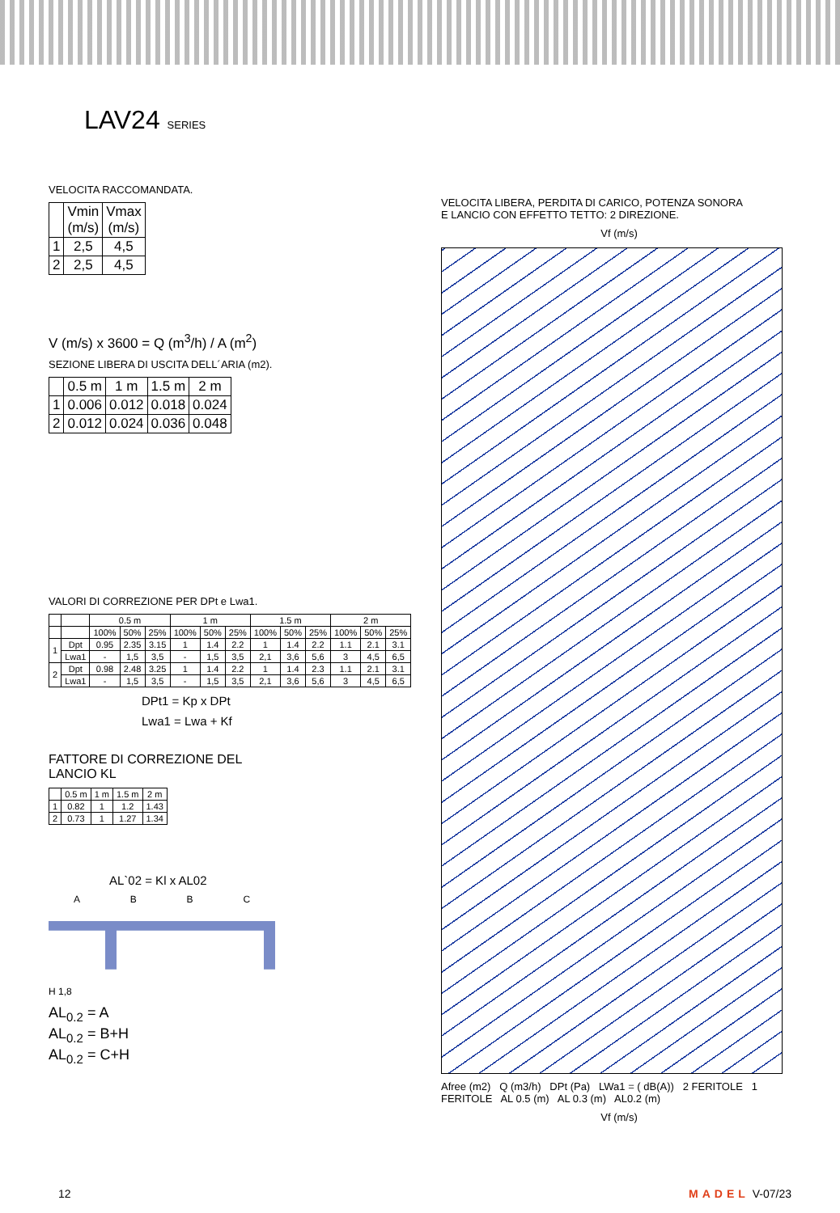LAV24 SERIES
VELOCITA RACCOMANDATA.
| | Vmin (m/s) | Vmax (m/s) |
| --- | --- | --- |
| 1 | 2,5 | 4,5 |
| 2 | 2,5 | 4,5 |
V (m/s) x 3600 = Q (m<sup>3</sup>/h) / A (m<sup>2</sup>)
SEZIONE LIBERA DI USCITA DELL´ARIA (m2).
| | 0.5 m | 1 m | 1.5 m | 2 m |
| --- | --- | --- | --- | --- |
| 1 | 0.006 | 0.012 | 0.018 | 0.024 |
| 2 | 0.012 | 0.024 | 0.036 | 0.048 |
VALORI DI CORREZIONE PER DPt e Lwa1.
| | | 0.5 m | | | 1 m | | | 1.5 m | | | 2 m | | |
| --- | --- | --- | --- | --- | --- | --- | --- | --- | --- | --- | --- | --- | --- |
| | | 100% | 50% | 25% | 100% | 50% | 25% | 100% | 50% | 25% | 100% | 50% | 25% |
| 1 | Dpt | 0.95 | 2.35 | 3.15 | 1 | 1.4 | 2.2 | 1 | 1.4 | 2.2 | 1.1 | 2.1 | 3.1 |
| | Lwa1 | - | 1,5 | 3,5 | - | 1,5 | 3,5 | 2,1 | 3,6 | 5,6 | 3 | 4,5 | 6,5 |
| 2 | Dpt | 0.98 | 2.48 | 3.25 | 1 | 1.4 | 2.2 | 1 | 1.4 | 2.3 | 1.1 | 2.1 | 3.1 |
| | Lwa1 | - | 1,5 | 3,5 | - | 1,5 | 3,5 | 2,1 | 3,6 | 5,6 | 3 | 4,5 | 6,5 |
DPt1 = Kp x DPt
Lwa1 = Lwa + Kf
FATTORE DI CORREZIONE DEL
LANCIO KL
| | 0.5 m | 1 m | 1.5 m | 2 m |
| --- | --- | --- | --- | --- |
| 1 | 0.82 | 1 | 1.2 | 1.43 |
| 2 | 0.73 | 1 | 1.27 | 1.34 |
AL`02 = Kl x AL02
A B B C
H 1,8
AL<sub>0.2</sub> = A
AL<sub>0.2</sub> = B+H
AL<sub>0.2</sub> = C+H
VELOCITA LIBERA, PERDITA DI CARICO, POTENZA SONORA
E LANCIO CON EFFETTO TETTO: 2 DIREZIONE.
Vf (m/s)
Afree (m2) Q (m3/h) DPt (Pa) LWa1 = ( dB(A)) 2 FERITOLE 1 FERITOLE AL 0.5 (m) AL 0.3 (m) AL0.2 (m)
Vf (m/s)
12 MADEL V-07/23